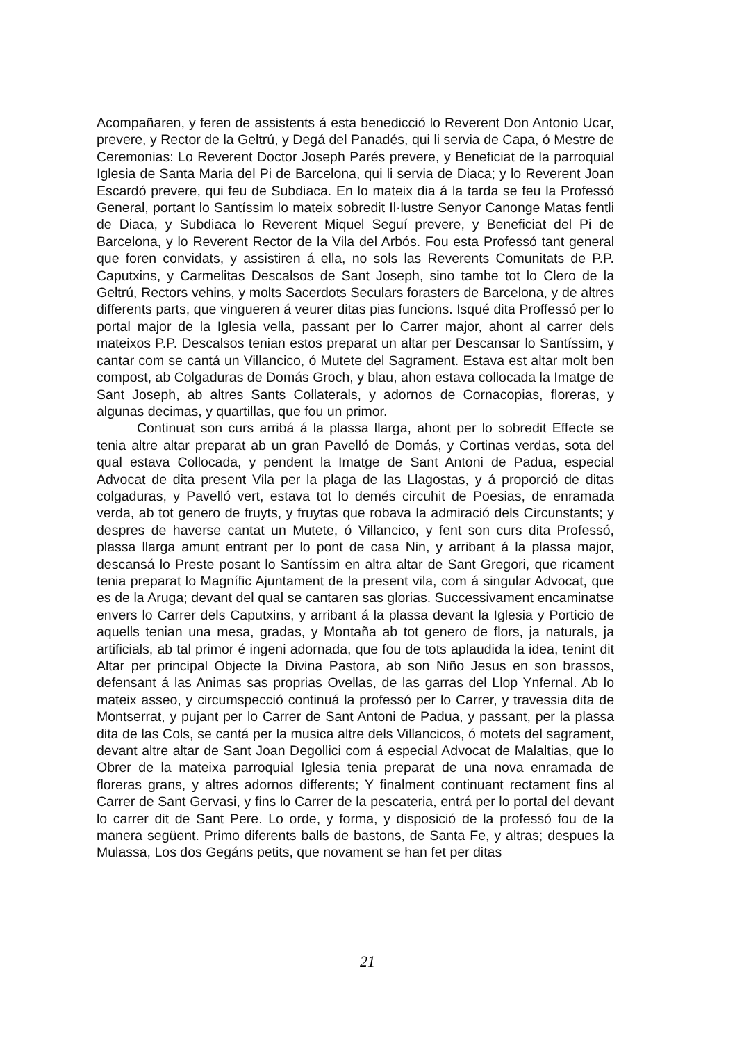Acompañaren, y feren de assistents á esta benedicció lo Reverent Don Antonio Ucar, prevere, y Rector de la Geltrú, y Degá del Panadés, qui li servia de Capa, ó Mestre de Ceremonias: Lo Reverent Doctor Joseph Parés prevere, y Beneficiat de la parroquial Iglesia de Santa Maria del Pi de Barcelona, qui li servia de Diaca; y lo Reverent Joan Escardó prevere, qui feu de Subdiaca. En lo mateix dia á la tarda se feu la Professó General, portant lo Santíssim lo mateix sobredit Il·lustre Senyor Canonge Matas fentli de Diaca, y Subdiaca lo Reverent Miquel Seguí prevere, y Beneficiat del Pi de Barcelona, y lo Reverent Rector de la Vila del Arbós. Fou esta Professó tant general que foren convidats, y assistiren á ella, no sols las Reverents Comunitats de P.P. Caputxins, y Carmelitas Descalsos de Sant Joseph, sino tambe tot lo Clero de la Geltrú, Rectors vehins, y molts Sacerdots Seculars forasters de Barcelona, y de altres differents parts, que vingueren á veurer ditas pias funcions. Isqué dita Proffessó per lo portal major de la Iglesia vella, passant per lo Carrer major, ahont al carrer dels mateixos P.P. Descalsos tenian estos preparat un altar per Descansar lo Santíssim, y cantar com se cantá un Villancico, ó Mutete del Sagrament. Estava est altar molt ben compost, ab Colgaduras de Domás Groch, y blau, ahon estava collocada la Imatge de Sant Joseph, ab altres Sants Collaterals, y adornos de Cornacopias, floreras, y algunas decimas, y quartillas, que fou un primor.
Continuat son curs arribá á la plassa llarga, ahont per lo sobredit Effecte se tenia altre altar preparat ab un gran Pavelló de Domás, y Cortinas verdas, sota del qual estava Collocada, y pendent la Imatge de Sant Antoni de Padua, especial Advocat de dita present Vila per la plaga de las Llagostas, y á proporció de ditas colgaduras, y Pavelló vert, estava tot lo demés circuhit de Poesias, de enramada verda, ab tot genero de fruyts, y fruytas que robava la admiració dels Circunstants; y despres de haverse cantat un Mutete, ó Villancico, y fent son curs dita Professó, plassa llarga amunt entrant per lo pont de casa Nin, y arribant á la plassa major, descansá lo Preste posant lo Santíssim en altra altar de Sant Gregori, que ricament tenia preparat lo Magnífic Ajuntament de la present vila, com á singular Advocat, que es de la Aruga; devant del qual se cantaren sas glorias. Successivament encaminatse envers lo Carrer dels Caputxins, y arribant á la plassa devant la Iglesia y Porticio de aquells tenian una mesa, gradas, y Montaña ab tot genero de flors, ja naturals, ja artificials, ab tal primor é ingeni adornada, que fou de tots aplaudida la idea, tenint dit Altar per principal Objecte la Divina Pastora, ab son Niño Jesus en son brassos, defensant á las Animas sas proprias Ovellas, de las garras del Llop Ynfernal. Ab lo mateix asseo, y circumspecció continuá la professó per lo Carrer, y travessia dita de Montserrat, y pujant per lo Carrer de Sant Antoni de Padua, y passant, per la plassa dita de las Cols, se cantá per la musica altre dels Villancicos, ó motets del sagrament, devant altre altar de Sant Joan Degollici com á especial Advocat de Malaltias, que lo Obrer de la mateixa parroquial Iglesia tenia preparat de una nova enramada de floreras grans, y altres adornos differents; Y finalment continuant rectament fins al Carrer de Sant Gervasi, y fins lo Carrer de la pescateria, entrá per lo portal del devant lo carrer dit de Sant Pere. Lo orde, y forma, y disposició de la professó fou de la manera següent. Primo diferents balls de bastons, de Santa Fe, y altras; despues la Mulassa, Los dos Gegáns petits, que novament se han fet per ditas
21